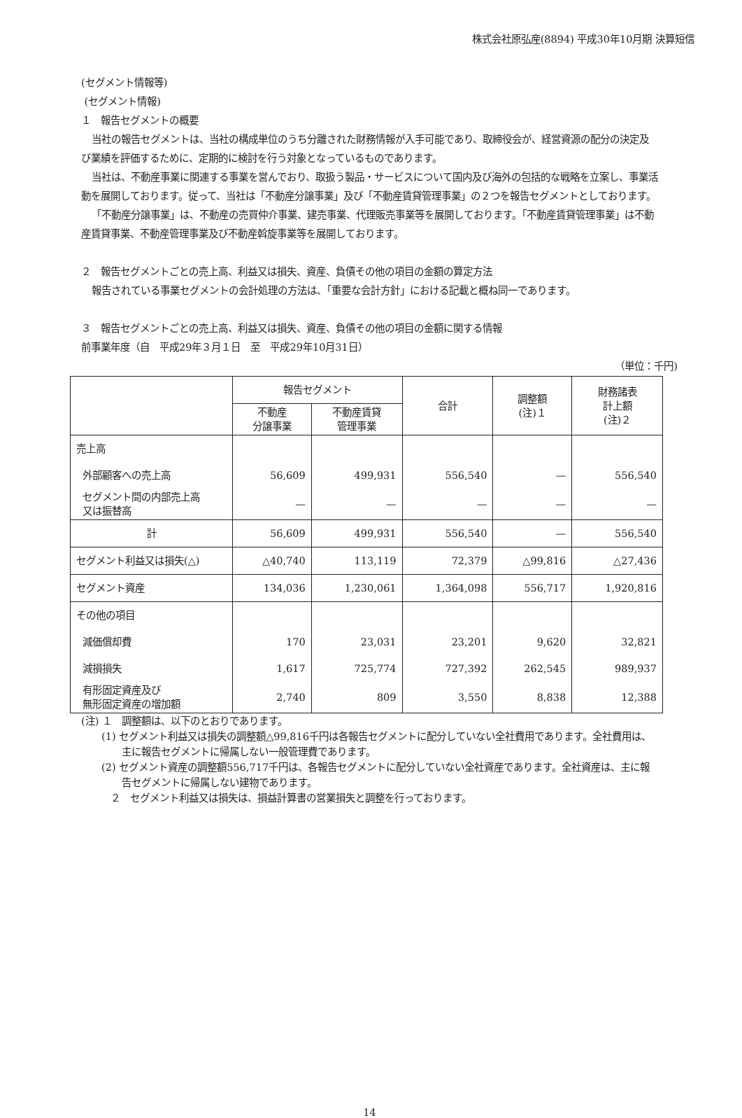株式会社原弘産(8894) 平成30年10月期 決算短信
(セグメント情報等)
(セグメント情報)
１　報告セグメントの概要
当社の報告セグメントは、当社の構成単位のうち分離された財務情報が入手可能であり、取締役会が、経営資源の配分の決定及び業績を評価するために、定期的に検討を行う対象となっているものであります。
当社は、不動産事業に関連する事業を営んでおり、取扱う製品・サービスについて国内及び海外の包括的な戦略を立案し、事業活動を展開しております。従って、当社は「不動産分譲事業」及び「不動産賃貸管理事業」の２つを報告セグメントとしております。
「不動産分譲事業」は、不動産の売買仲介事業、建売事業、代理販売事業等を展開しております。「不動産賃貸管理事業」は不動産賃貸事業、不動産管理事業及び不動産斡旋事業等を展開しております。
２　報告セグメントごとの売上高、利益又は損失、資産、負債その他の項目の金額の算定方法
報告されている事業セグメントの会計処理の方法は、「重要な会計方針」における記載と概ね同一であります。
３　報告セグメントごとの売上高、利益又は損失、資産、負債その他の項目の金額に関する情報
前事業年度（自　平成29年３月１日　至　平成29年10月31日）
（単位：千円)
| | 報告セグメント | | 合計 | 調整額 (注)１ | 財務諸表 計上額 (注)２ |
| --- | --- | --- | --- | --- | --- |
| | 不動産 分譲事業 | 不動産賃貸 管理事業 | | | |
| 売上高 | | | | | |
| 外部顧客への売上高 | 56,609 | 499,931 | 556,540 | — | 556,540 |
| セグメント間の内部売上高 又は振替高 | — | — | — | — | — |
| 計 | 56,609 | 499,931 | 556,540 | — | 556,540 |
| セグメント利益又は損失(△) | △40,740 | 113,119 | 72,379 | △99,816 | △27,436 |
| セグメント資産 | 134,036 | 1,230,061 | 1,364,098 | 556,717 | 1,920,816 |
| その他の項目 | | | | | |
| 減価償却費 | 170 | 23,031 | 23,201 | 9,620 | 32,821 |
| 減損損失 | 1,617 | 725,774 | 727,392 | 262,545 | 989,937 |
| 有形固定資産及び 無形固定資産の増加額 | 2,740 | 809 | 3,550 | 8,838 | 12,388 |
(注) １　調整額は、以下のとおりであります。
(1) セグメント利益又は損失の調整額△99,816千円は各報告セグメントに配分していない全社費用であります。全社費用は、主に報告セグメントに帰属しない一般管理費であります。
(2) セグメント資産の調整額556,717千円は、各報告セグメントに配分していない全社資産であります。全社資産は、主に報告セグメントに帰属しない建物であります。
２　セグメント利益又は損失は、損益計算書の営業損失と調整を行っております。
14